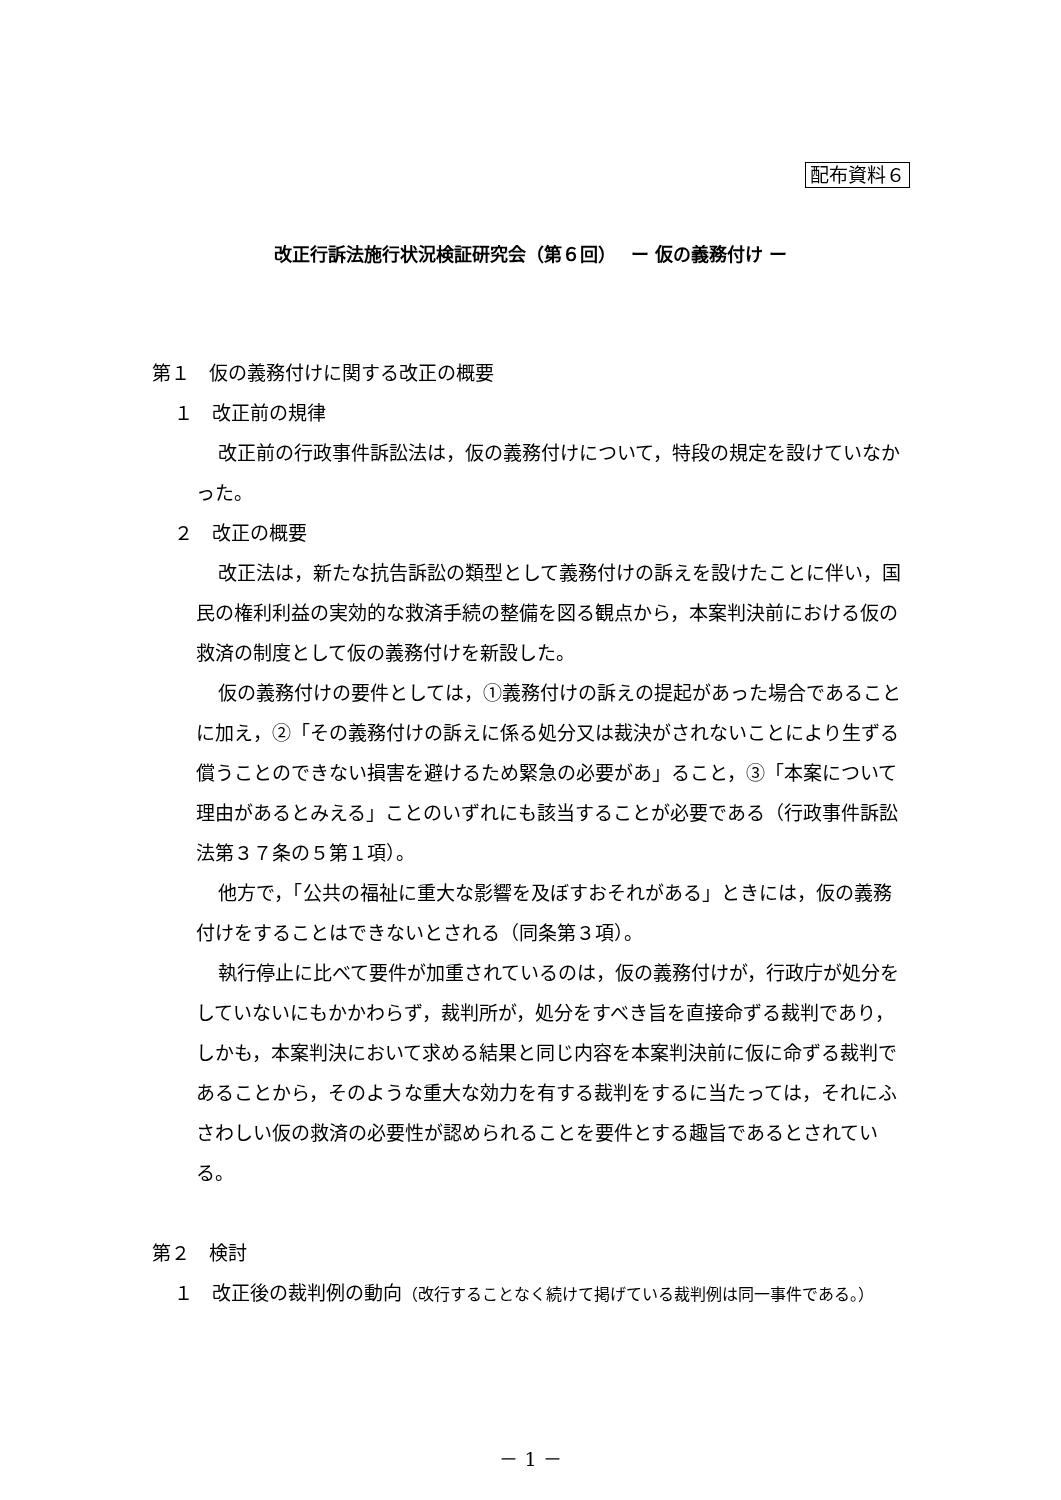配布資料６
改正行訴法施行状況検証研究会（第６回）　 ー 仮の義務付け ー
第１　仮の義務付けに関する改正の概要
１　改正前の規律
改正前の行政事件訴訟法は，仮の義務付けについて，特段の規定を設けていなかった。
２　改正の概要
改正法は，新たな抗告訴訟の類型として義務付けの訴えを設けたことに伴い，国民の権利利益の実効的な救済手続の整備を図る観点から，本案判決前における仮の救済の制度として仮の義務付けを新設した。
仮の義務付けの要件としては，①義務付けの訴えの提起があった場合であることに加え，②「その義務付けの訴えに係る処分又は裁決がされないことにより生ずる償うことのできない損害を避けるため緊急の必要があ」ること，③「本案について理由があるとみえる」ことのいずれにも該当することが必要である（行政事件訴訟法第３７条の５第１項）。
他方で，「公共の福祉に重大な影響を及ぼすおそれがある」ときには，仮の義務付けをすることはできないとされる（同条第３項）。
執行停止に比べて要件が加重されているのは，仮の義務付けが，行政庁が処分をしていないにもかかわらず，裁判所が，処分をすべき旨を直接命ずる裁判であり，しかも，本案判決において求める結果と同じ内容を本案判決前に仮に命ずる裁判であることから，そのような重大な効力を有する裁判をするに当たっては，それにふさわしい仮の救済の必要性が認められることを要件とする趣旨であるとされている。
第２　検討
１　改正後の裁判例の動向（改行することなく続けて掲げている裁判例は同一事件である。）
－ 1 －